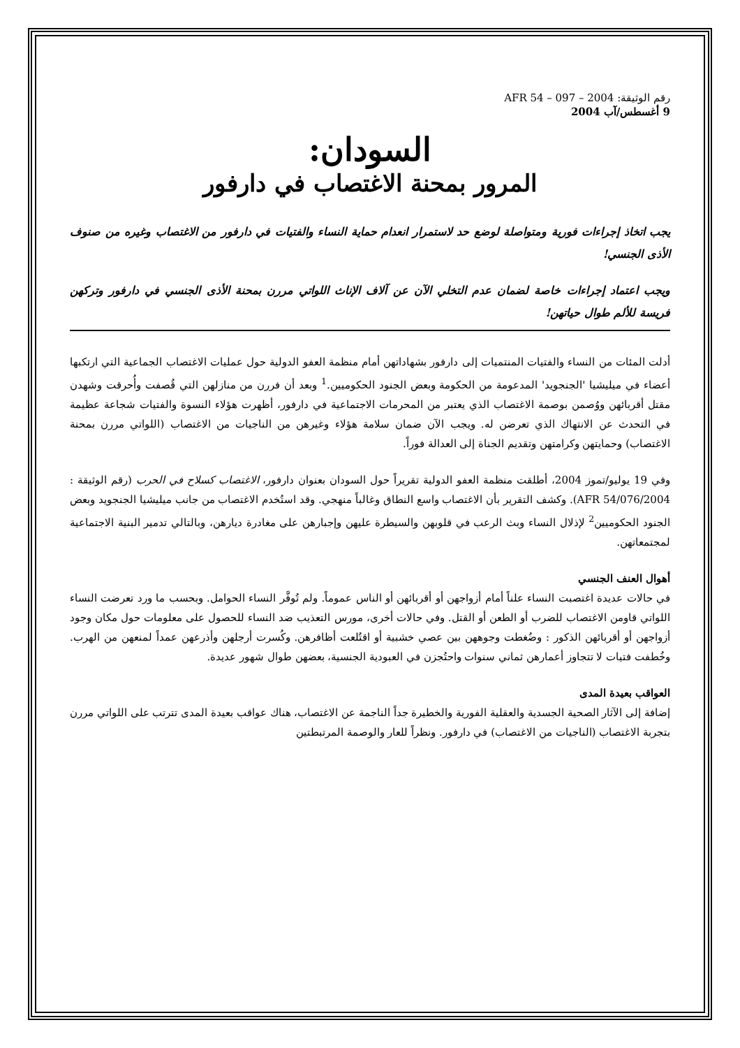رقم الوثيقة: AFR 54 – 097 – 2004
9 أغسطس/آب 2004
السودان:
المرور بمحنة الاغتصاب في دارفور
يجب اتخاذ إجراءات فورية ومتواصلة لوضع حد لاستمرار انعدام حماية النساء والفتيات في دارفور من الاغتصاب وغيره من صنوف الأذى الجنسي!
ويجب اعتماد إجراءات خاصة لضمان عدم التخلي الآن عن آلاف الإناث اللواتي مررن بمحنة الأذى الجنسي في دارفور وتركهن فريسة للألم طوال حياتهن!
أدلت المئات من النساء والفتيات المنتميات إلى دارفور بشهاداتهن أمام منظمة العفو الدولية حول عمليات الاغتصاب الجماعية التي ارتكبها أعضاء في ميليشيا 'الجنجويد' المدعومة من الحكومة وبعض الجنود الحكوميين.<sup>1</sup> وبعد أن فررن من منازلهن التي قُصفت وأُحرقت وشهدن مقتل أقربائهن ووُصمن بوصمة الاغتصاب الذي يعتبر من المحرمات الاجتماعية في دارفور، أظهرت هؤلاء النسوة والفتيات شجاعة عظيمة في التحدث عن الانتهاك الذي تعرضن له. ويجب الآن ضمان سلامة هؤلاء وغيرهن من الناجيات من الاغتصاب (اللواتي مررن بمحنة الاغتصاب) وحمايتهن وكرامتهن وتقديم الجناة إلى العدالة فوراً.
وفي 19 يوليو/تموز 2004، أطلقت منظمة العفو الدولية تقريراً حول السودان بعنوان دارفور، الاغتصاب كسلاح في الحرب (رقم الوثيقة : AFR 54/076/2004). وكشف التقرير بأن الاغتصاب واسع النطاق وغالباً منهجي. وقد استُخدم الاغتصاب من جانب ميليشيا الجنجويد وبعض الجنود الحكوميين<sup>2</sup> لإذلال النساء وبث الرعب في قلوبهن والسيطرة عليهن وإجبارهن على مغادرة ديارهن، وبالتالي تدمير البنية الاجتماعية لمجتمعاتهن.
أهوال العنف الجنسي
في حالات عديدة اغتصبت النساء علناً أمام أزواجهن أو أقربائهن أو الناس عموماً. ولم تُوفَّر النساء الحوامل. وبحسب ما ورد تعرضت النساء اللواتي قاومن الاغتصاب للضرب أو الطعن أو القتل. وفي حالات أخرى، مورس التعذيب ضد النساء للحصول على معلومات حول مكان وجود أزواجهن أو أقربائهن الذكور : وضُغطت وجوههن بين عصي خشبية أو اقتُلعت أظافرهن. وكُسرت أرجلهن وأذرعهن عمداً لمنعهن من الهرب. وخُطفت فتيات لا تتجاوز أعمارهن ثماني سنوات واحتُجزن في العبودية الجنسية، بعضهن طوال شهور عديدة.
العواقب بعيدة المدى
إضافة إلى الآثار الصحية الجسدية والعقلية الفورية والخطيرة جداً الناجمة عن الاغتصاب، هناك عواقب بعيدة المدى تترتب على اللواتي مررن بتجربة الاغتصاب (الناجيات من الاغتصاب) في دارفور. ونظراً للعار والوصمة المرتبطتين